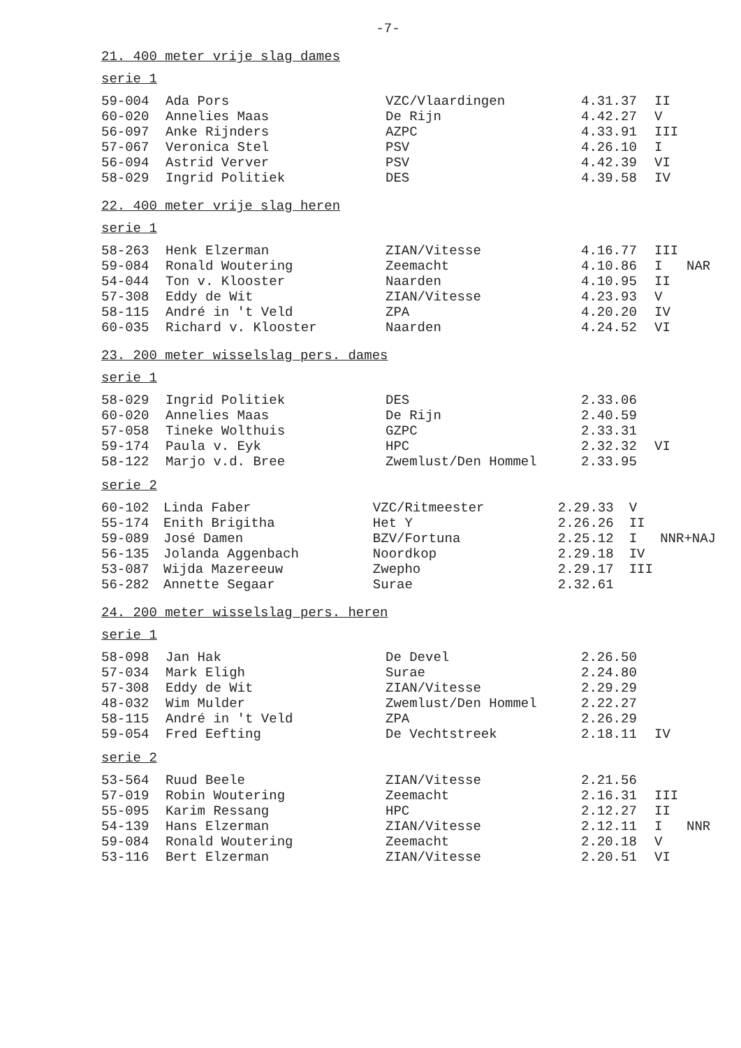-7-
21. 400 meter vrije slag dames
serie 1
| 59-004 | Ada Pors | VZC/Vlaardingen | 4.31.37 | II | |
| 60-020 | Annelies Maas | De Rijn | 4.42.27 | V | |
| 56-097 | Anke Rijnders | AZPC | 4.33.91 | III | |
| 57-067 | Veronica Stel | PSV | 4.26.10 | I | |
| 56-094 | Astrid Verver | PSV | 4.42.39 | VI | |
| 58-029 | Ingrid Politiek | DES | 4.39.58 | IV | |
22. 400 meter vrije slag heren
serie 1
| 58-263 | Henk Elzerman | ZIAN/Vitesse | 4.16.77 | III | |
| 59-084 | Ronald Woutering | Zeemacht | 4.10.86 | I | NAR |
| 54-044 | Ton v. Klooster | Naarden | 4.10.95 | II | |
| 57-308 | Eddy de Wit | ZIAN/Vitesse | 4.23.93 | V | |
| 58-115 | André in 't Veld | ZPA | 4.20.20 | IV | |
| 60-035 | Richard v. Klooster | Naarden | 4.24.52 | VI | |
23. 200 meter wisselslag pers. dames
serie 1
| 58-029 | Ingrid Politiek | DES | 2.33.06 | | |
| 60-020 | Annelies Maas | De Rijn | 2.40.59 | | |
| 57-058 | Tineke Wolthuis | GZPC | 2.33.31 | | |
| 59-174 | Paula v. Eyk | HPC | 2.32.32 | VI | |
| 58-122 | Marjo v.d. Bree | Zwemlust/Den Hommel | 2.33.95 | | |
serie 2
| 60-102 | Linda Faber | VZC/Ritmeester | 2.29.33 | V | |
| 55-174 | Enith Brigitha | Het Y | 2.26.26 | II | |
| 59-089 | José Damen | BZV/Fortuna | 2.25.12 | I | NNR+NAJ |
| 56-135 | Jolanda Aggenbach | Noordkop | 2.29.18 | IV | |
| 53-087 | Wijda Mazereeuw | Zwepho | 2.29.17 | III | |
| 56-282 | Annette Segaar | Surae | 2.32.61 | | |
24. 200 meter wisselslag pers. heren
serie 1
| 58-098 | Jan Hak | De Devel | 2.26.50 | | |
| 57-034 | Mark Eligh | Surae | 2.24.80 | | |
| 57-308 | Eddy de Wit | ZIAN/Vitesse | 2.29.29 | | |
| 48-032 | Wim Mulder | Zwemlust/Den Hommel | 2.22.27 | | |
| 58-115 | André in 't Veld | ZPA | 2.26.29 | | |
| 59-054 | Fred Eefting | De Vechtstreek | 2.18.11 | IV | |
serie 2
| 53-564 | Ruud Beele | ZIAN/Vitesse | 2.21.56 | | |
| 57-019 | Robin Woutering | Zeemacht | 2.16.31 | III | |
| 55-095 | Karim Ressang | HPC | 2.12.27 | II | |
| 54-139 | Hans Elzerman | ZIAN/Vitesse | 2.12.11 | I | NNR |
| 59-084 | Ronald Woutering | Zeemacht | 2.20.18 | V | |
| 53-116 | Bert Elzerman | ZIAN/Vitesse | 2.20.51 | VI | |